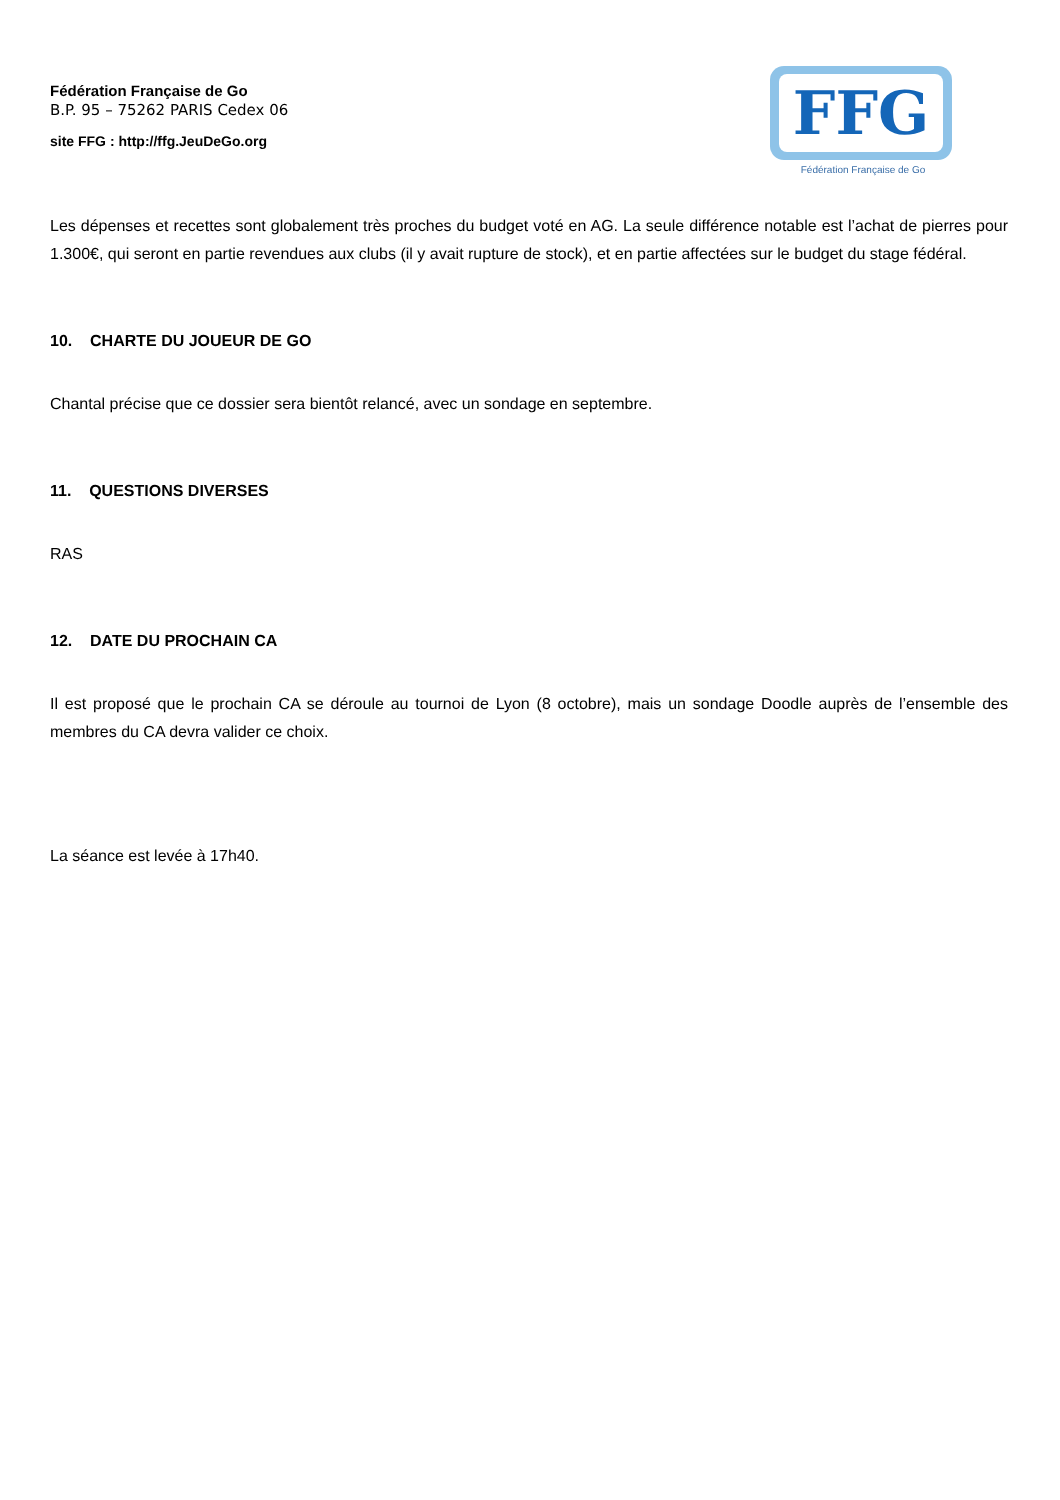Fédération Française de Go
B.P. 95 – 75262 PARIS Cedex 06
site FFG : http://ffg.JeuDeGo.org
FFG
Fédération Française de Go
Les dépenses et recettes sont globalement très proches du budget voté en AG. La seule différence notable est l’achat de pierres pour 1.300€, qui seront en partie revendues aux clubs (il y avait rupture de stock), et en partie affectées sur le budget du stage fédéral.
10. CHARTE DU JOUEUR DE GO
Chantal précise que ce dossier sera bientôt relancé, avec un sondage en septembre.
11. QUESTIONS DIVERSES
RAS
12. DATE DU PROCHAIN CA
Il est proposé que le prochain CA se déroule au tournoi de Lyon (8 octobre), mais un sondage Doodle auprès de l’ensemble des membres du CA devra valider ce choix.
La séance est levée à 17h40.